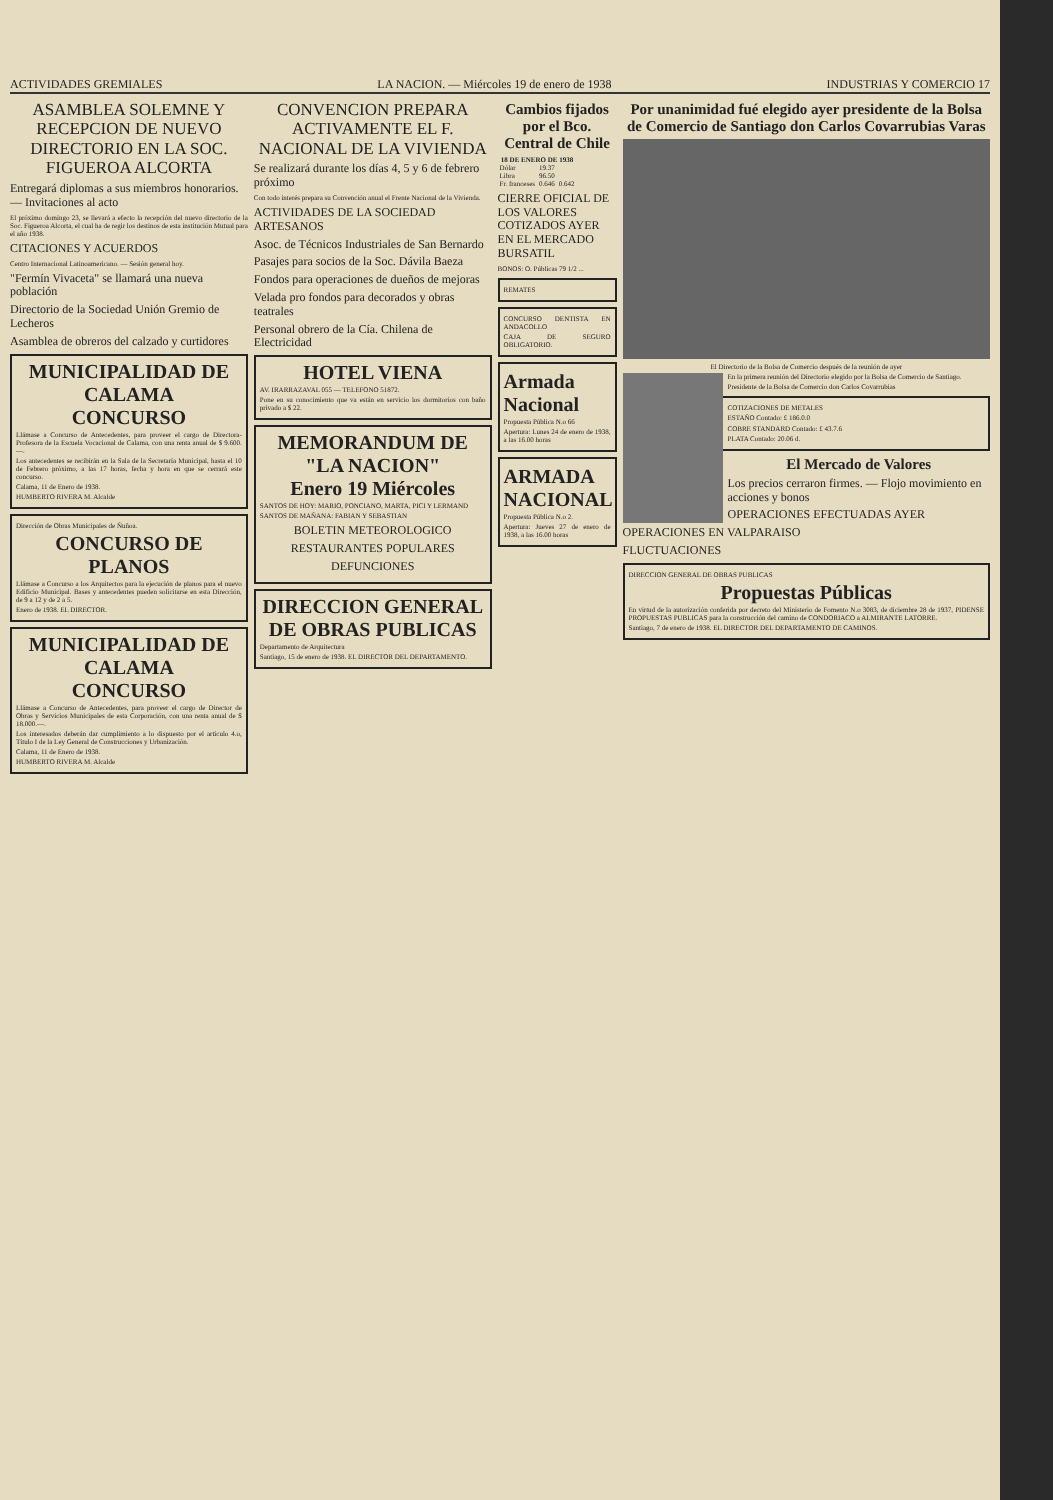ACTIVIDADES GREMIALES LA NACION. — Miércoles 19 de enero de 1938 INDUSTRIAS Y COMERCIO 17
ASAMBLEA SOLEMNE Y RECEPCION DE NUEVO DIRECTORIO EN LA SOC. FIGUEROA ALCORTA
Entregará diplomas a sus miembros honorarios. — Invitaciones al acto
El próximo domingo 23, se llevará a efecto la recepción del nuevo directorio de la Soc. Figueroa Alcorta, el cual ha de regir los destinos de esta institución Mutual para el año 1938.
CITACIONES Y ACUERDOS
Centro Internacional Latinoamericano. — Sesión general hoy.
"Fermín Vivaceta" se llamará una nueva población
Directorio de la Sociedad Unión Gremio de Lecheros
Asamblea de obreros del calzado y curtidores
MUNICIPALIDAD DE CALAMA
CONCURSO
Llámase a Concurso de Antecedentes, para proveer el cargo de Directora-Profesora de la Escuela Vocacional de Calama, con una renta anual de $ 9.600.—.
Los antecedentes se recibirán en la Sala de la Secretaría Municipal, hasta el 10 de Febrero próximo, a las 17 horas, fecha y hora en que se cerrará este concurso.
Calama, 11 de Enero de 1938.
HUMBERTO RIVERA M. Alcalde
Dirección de Obras Municipales de Ñuñoa.
CONCURSO DE PLANOS
Llámase a Concurso a los Arquitectos para la ejecución de planos para el nuevo Edificio Municipal. Bases y antecedentes pueden solicitarse en esta Dirección, de 9 a 12 y de 2 a 5.
Enero de 1938. EL DIRECTOR.
MUNICIPALIDAD DE CALAMA
CONCURSO
Llámase a Concurso de Antecedentes, para proveer el cargo de Director de Obras y Servicios Municipales de esta Corporación, con una renta anual de $ 18.000.—.
Los interesados deberán dar cumplimiento a lo dispuesto por el artículo 4.o, Título I de la Ley General de Construcciones y Urbanización.
Calama, 11 de Enero de 1938.
HUMBERTO RIVERA M. Alcalde
CONVENCION PREPARA ACTIVAMENTE EL F. NACIONAL DE LA VIVIENDA
Se realizará durante los días 4, 5 y 6 de febrero próximo
Con todo interés prepara su Convención anual el Frente Nacional de la Vivienda.
ACTIVIDADES DE LA SOCIEDAD ARTESANOS
Asoc. de Técnicos Industriales de San Bernardo
Pasajes para socios de la Soc. Dávila Baeza
Fondos para operaciones de dueños de mejoras
Velada pro fondos para decorados y obras teatrales
Personal obrero de la Cía. Chilena de Electricidad
HOTEL VIENA
AV. IRARRAZAVAL 055 — TELEFONO 51872.
Pone en su conocimiento que va están en servicio los dormitorios con baño privado a $ 22.
MEMORANDUM DE "LA NACION"
Enero 19 Miércoles
SANTOS DE HOY: MARIO, PONCIANO, MARTA, PICI Y LERMAND
SANTOS DE MAÑANA: FABIAN Y SEBASTIAN
BOLETIN METEOROLOGICO
RESTAURANTES POPULARES
DEFUNCIONES
DIRECCION GENERAL DE OBRAS PUBLICAS
Departamento de Arquitectura
Santiago, 15 de enero de 1938. EL DIRECTOR DEL DEPARTAMENTO.
Cambios fijados por el Bco. Central de Chile
| 18 DE ENERO DE 1938 | | |
| --- | --- | --- |
| Dólar | 19.37 | |
| Libra | 96.50 | |
| Fr. franceses | 0.646 | 0.642 |
CIERRE OFICIAL DE LOS VALORES COTIZADOS AYER EN EL MERCADO BURSATIL
BONOS: O. Públicas 79 1/2 ...
REMATES
CONCURSO DENTISTA EN ANDACOLLO
CAJA DE SEGURO OBLIGATORIO.
Armada Nacional
Propuesta Pública N.o 66
Apertura: Lunes 24 de enero de 1938, a las 16.00 horas
ARMADA NACIONAL
Propuesta Pública N.o 2.
Apertura: Jueves 27 de enero de 1938, a las 16.00 horas
Por unanimidad fué elegido ayer presidente de la Bolsa de Comercio de Santiago don Carlos Covarrubias Varas
El Directorio de la Bolsa de Comercio después de la reunión de ayer
En la primera reunión del Directorio elegido por la Bolsa de Comercio de Santiago.
Presidente de la Bolsa de Comercio don Carlos Covarrubias
COTIZACIONES DE METALES
ESTAÑO Contado: £ 186.0.0
COBRE STANDARD Contado: £ 43.7.6
PLATA Contado: 20.06 d.
El Mercado de Valores
Los precios cerraron firmes. — Flojo movimiento en acciones y bonos
OPERACIONES EFECTUADAS AYER
OPERACIONES EN VALPARAISO
FLUCTUACIONES
DIRECCION GENERAL DE OBRAS PUBLICAS
Propuestas Públicas
En virtud de la autorización conferida por decreto del Ministerio de Fomento N.o 3083, de diciembre 28 de 1937, PIDENSE PROPUESTAS PUBLICAS para la construcción del camino de CONDORIACO a ALMIRANTE LATORRE.
Santiago, 7 de enero de 1938. EL DIRECTOR DEL DEPARTAMENTO DE CAMINOS.